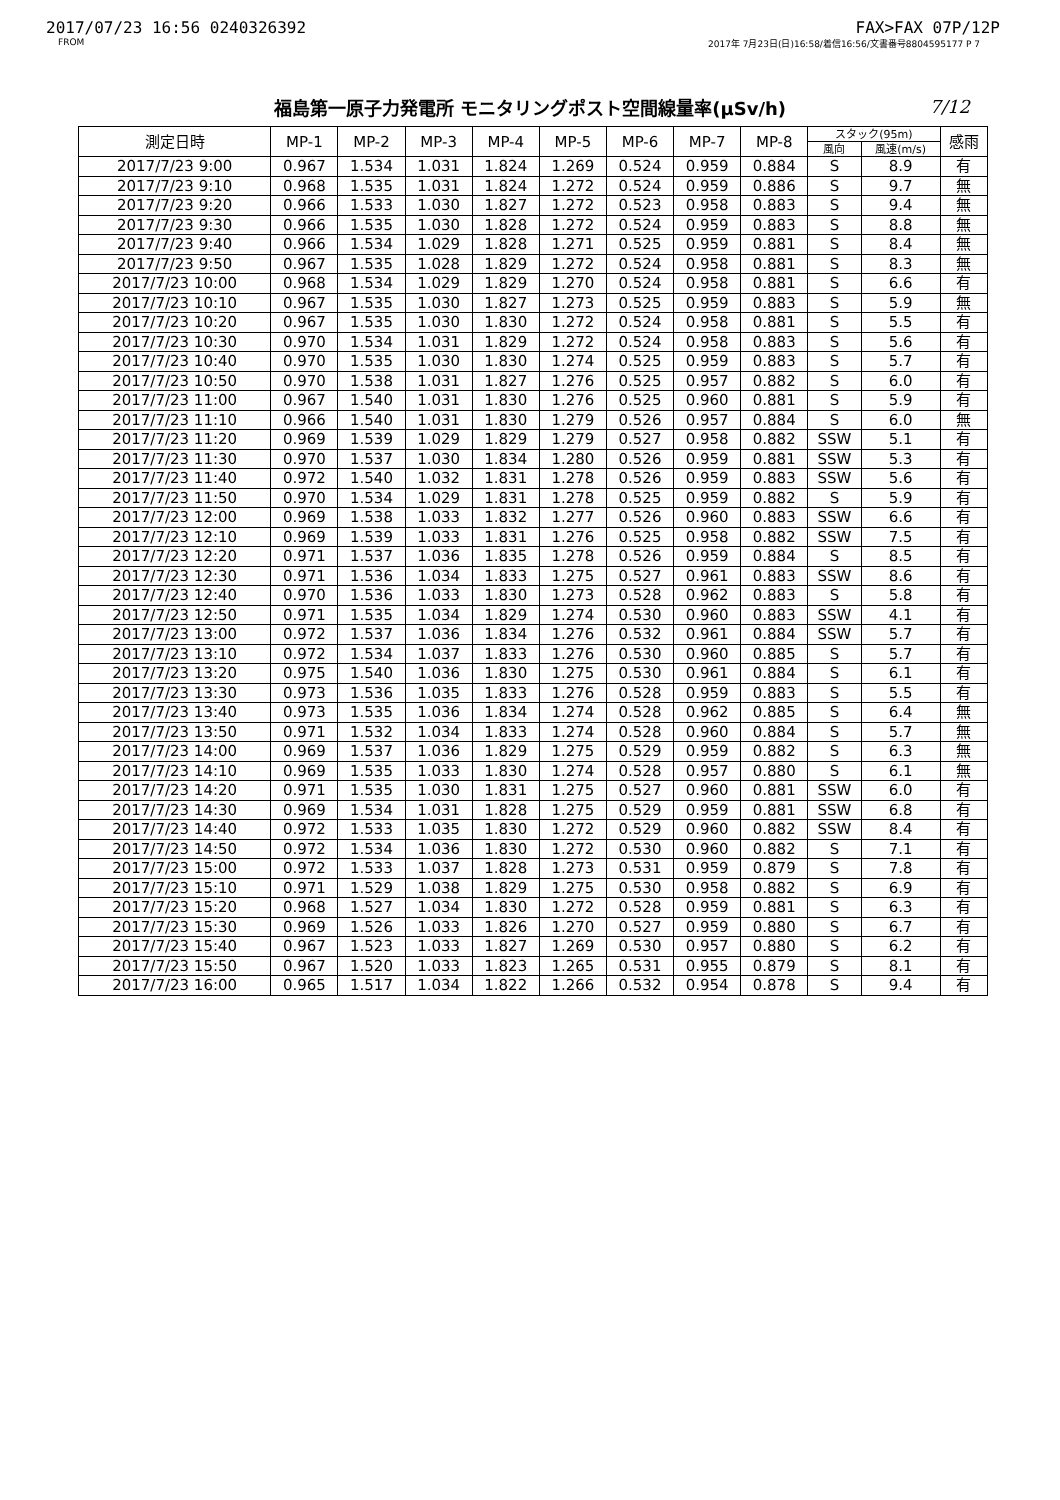2017/07/23 16:56 0240326392 FAX>FAX 07P/12P
FROM 2017年 7月23日(日)16:58/着信16:56/文書番号8804595177 P 7
福島第一原子力発電所 モニタリングポスト空間線量率(μSv/h) 7/12
| 測定日時 | MP-1 | MP-2 | MP-3 | MP-4 | MP-5 | MP-6 | MP-7 | MP-8 | スタック(95m) | | 感雨 |
| --- | --- | --- | --- | --- | --- | --- | --- | --- | --- | --- | --- |
| | | | | | | | | | 風向 | 風速(m/s) | |
| 2017/7/23 9:00 | 0.967 | 1.534 | 1.031 | 1.824 | 1.269 | 0.524 | 0.959 | 0.884 | S | 8.9 | 有 |
| 2017/7/23 9:10 | 0.968 | 1.535 | 1.031 | 1.824 | 1.272 | 0.524 | 0.959 | 0.886 | S | 9.7 | 無 |
| 2017/7/23 9:20 | 0.966 | 1.533 | 1.030 | 1.827 | 1.272 | 0.523 | 0.958 | 0.883 | S | 9.4 | 無 |
| 2017/7/23 9:30 | 0.966 | 1.535 | 1.030 | 1.828 | 1.272 | 0.524 | 0.959 | 0.883 | S | 8.8 | 無 |
| 2017/7/23 9:40 | 0.966 | 1.534 | 1.029 | 1.828 | 1.271 | 0.525 | 0.959 | 0.881 | S | 8.4 | 無 |
| 2017/7/23 9:50 | 0.967 | 1.535 | 1.028 | 1.829 | 1.272 | 0.524 | 0.958 | 0.881 | S | 8.3 | 無 |
| 2017/7/23 10:00 | 0.968 | 1.534 | 1.029 | 1.829 | 1.270 | 0.524 | 0.958 | 0.881 | S | 6.6 | 有 |
| 2017/7/23 10:10 | 0.967 | 1.535 | 1.030 | 1.827 | 1.273 | 0.525 | 0.959 | 0.883 | S | 5.9 | 無 |
| 2017/7/23 10:20 | 0.967 | 1.535 | 1.030 | 1.830 | 1.272 | 0.524 | 0.958 | 0.881 | S | 5.5 | 有 |
| 2017/7/23 10:30 | 0.970 | 1.534 | 1.031 | 1.829 | 1.272 | 0.524 | 0.958 | 0.883 | S | 5.6 | 有 |
| 2017/7/23 10:40 | 0.970 | 1.535 | 1.030 | 1.830 | 1.274 | 0.525 | 0.959 | 0.883 | S | 5.7 | 有 |
| 2017/7/23 10:50 | 0.970 | 1.538 | 1.031 | 1.827 | 1.276 | 0.525 | 0.957 | 0.882 | S | 6.0 | 有 |
| 2017/7/23 11:00 | 0.967 | 1.540 | 1.031 | 1.830 | 1.276 | 0.525 | 0.960 | 0.881 | S | 5.9 | 有 |
| 2017/7/23 11:10 | 0.966 | 1.540 | 1.031 | 1.830 | 1.279 | 0.526 | 0.957 | 0.884 | S | 6.0 | 無 |
| 2017/7/23 11:20 | 0.969 | 1.539 | 1.029 | 1.829 | 1.279 | 0.527 | 0.958 | 0.882 | SSW | 5.1 | 有 |
| 2017/7/23 11:30 | 0.970 | 1.537 | 1.030 | 1.834 | 1.280 | 0.526 | 0.959 | 0.881 | SSW | 5.3 | 有 |
| 2017/7/23 11:40 | 0.972 | 1.540 | 1.032 | 1.831 | 1.278 | 0.526 | 0.959 | 0.883 | SSW | 5.6 | 有 |
| 2017/7/23 11:50 | 0.970 | 1.534 | 1.029 | 1.831 | 1.278 | 0.525 | 0.959 | 0.882 | S | 5.9 | 有 |
| 2017/7/23 12:00 | 0.969 | 1.538 | 1.033 | 1.832 | 1.277 | 0.526 | 0.960 | 0.883 | SSW | 6.6 | 有 |
| 2017/7/23 12:10 | 0.969 | 1.539 | 1.033 | 1.831 | 1.276 | 0.525 | 0.958 | 0.882 | SSW | 7.5 | 有 |
| 2017/7/23 12:20 | 0.971 | 1.537 | 1.036 | 1.835 | 1.278 | 0.526 | 0.959 | 0.884 | S | 8.5 | 有 |
| 2017/7/23 12:30 | 0.971 | 1.536 | 1.034 | 1.833 | 1.275 | 0.527 | 0.961 | 0.883 | SSW | 8.6 | 有 |
| 2017/7/23 12:40 | 0.970 | 1.536 | 1.033 | 1.830 | 1.273 | 0.528 | 0.962 | 0.883 | S | 5.8 | 有 |
| 2017/7/23 12:50 | 0.971 | 1.535 | 1.034 | 1.829 | 1.274 | 0.530 | 0.960 | 0.883 | SSW | 4.1 | 有 |
| 2017/7/23 13:00 | 0.972 | 1.537 | 1.036 | 1.834 | 1.276 | 0.532 | 0.961 | 0.884 | SSW | 5.7 | 有 |
| 2017/7/23 13:10 | 0.972 | 1.534 | 1.037 | 1.833 | 1.276 | 0.530 | 0.960 | 0.885 | S | 5.7 | 有 |
| 2017/7/23 13:20 | 0.975 | 1.540 | 1.036 | 1.830 | 1.275 | 0.530 | 0.961 | 0.884 | S | 6.1 | 有 |
| 2017/7/23 13:30 | 0.973 | 1.536 | 1.035 | 1.833 | 1.276 | 0.528 | 0.959 | 0.883 | S | 5.5 | 有 |
| 2017/7/23 13:40 | 0.973 | 1.535 | 1.036 | 1.834 | 1.274 | 0.528 | 0.962 | 0.885 | S | 6.4 | 無 |
| 2017/7/23 13:50 | 0.971 | 1.532 | 1.034 | 1.833 | 1.274 | 0.528 | 0.960 | 0.884 | S | 5.7 | 無 |
| 2017/7/23 14:00 | 0.969 | 1.537 | 1.036 | 1.829 | 1.275 | 0.529 | 0.959 | 0.882 | S | 6.3 | 無 |
| 2017/7/23 14:10 | 0.969 | 1.535 | 1.033 | 1.830 | 1.274 | 0.528 | 0.957 | 0.880 | S | 6.1 | 無 |
| 2017/7/23 14:20 | 0.971 | 1.535 | 1.030 | 1.831 | 1.275 | 0.527 | 0.960 | 0.881 | SSW | 6.0 | 有 |
| 2017/7/23 14:30 | 0.969 | 1.534 | 1.031 | 1.828 | 1.275 | 0.529 | 0.959 | 0.881 | SSW | 6.8 | 有 |
| 2017/7/23 14:40 | 0.972 | 1.533 | 1.035 | 1.830 | 1.272 | 0.529 | 0.960 | 0.882 | SSW | 8.4 | 有 |
| 2017/7/23 14:50 | 0.972 | 1.534 | 1.036 | 1.830 | 1.272 | 0.530 | 0.960 | 0.882 | S | 7.1 | 有 |
| 2017/7/23 15:00 | 0.972 | 1.533 | 1.037 | 1.828 | 1.273 | 0.531 | 0.959 | 0.879 | S | 7.8 | 有 |
| 2017/7/23 15:10 | 0.971 | 1.529 | 1.038 | 1.829 | 1.275 | 0.530 | 0.958 | 0.882 | S | 6.9 | 有 |
| 2017/7/23 15:20 | 0.968 | 1.527 | 1.034 | 1.830 | 1.272 | 0.528 | 0.959 | 0.881 | S | 6.3 | 有 |
| 2017/7/23 15:30 | 0.969 | 1.526 | 1.033 | 1.826 | 1.270 | 0.527 | 0.959 | 0.880 | S | 6.7 | 有 |
| 2017/7/23 15:40 | 0.967 | 1.523 | 1.033 | 1.827 | 1.269 | 0.530 | 0.957 | 0.880 | S | 6.2 | 有 |
| 2017/7/23 15:50 | 0.967 | 1.520 | 1.033 | 1.823 | 1.265 | 0.531 | 0.955 | 0.879 | S | 8.1 | 有 |
| 2017/7/23 16:00 | 0.965 | 1.517 | 1.034 | 1.822 | 1.266 | 0.532 | 0.954 | 0.878 | S | 9.4 | 有 |